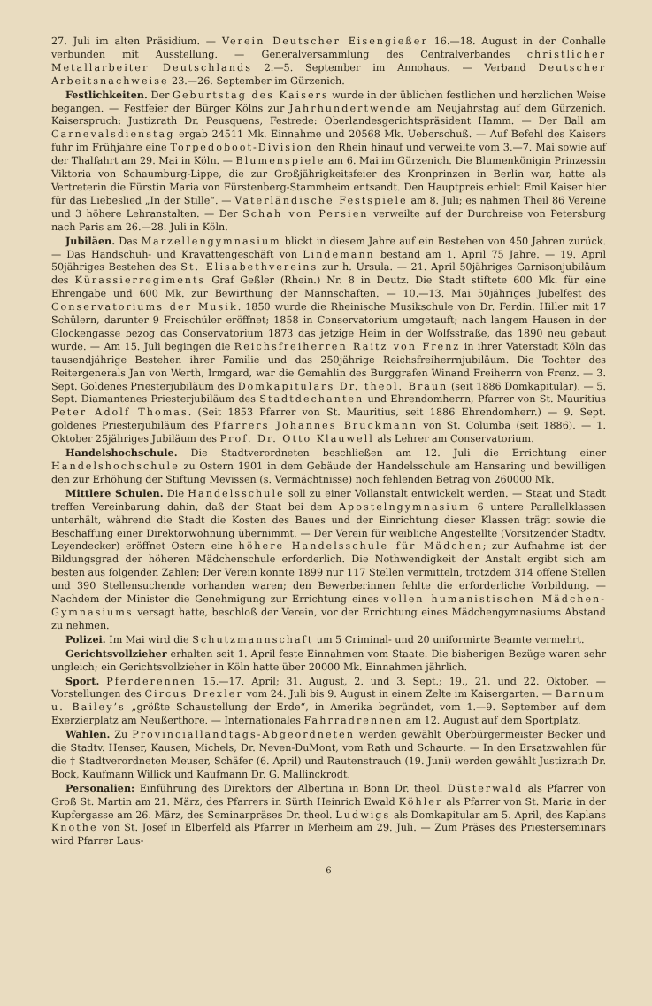27. Juli im alten Präsidium. — Verein Deutscher Eisengießer 16.—18. August in der Conhalle verbunden mit Ausstellung. — Generalversammlung des Centralverbandes christlicher Metallarbeiter Deutschlands 2.—5. September im Annohaus. — Verband Deutscher Arbeitsnachweise 23.—26. September im Gürzenich.
Festlichkeiten. Der Geburtstag des Kaisers wurde in der üblichen festlichen und herzlichen Weise begangen. — Festfeier der Bürger Kölns zur Jahrhundertwende am Neujahrstag auf dem Gürzenich. Kaiserspruch: Justizrath Dr. Peusquens, Festrede: Oberlandesgerichtspräsident Hamm. — Der Ball am Carnevalsdienstag ergab 24511 Mk. Einnahme und 20568 Mk. Ueberschuß. — Auf Befehl des Kaisers fuhr im Frühjahre eine Torpedoboot-Division den Rhein hinauf und verweilte vom 3.—7. Mai sowie auf der Thalfahrt am 29. Mai in Köln. — Blumenspiele am 6. Mai im Gürzenich. Die Blumenkönigin Prinzessin Viktoria von Schaumburg-Lippe, die zur Großjährigkeitsfeier des Kronprinzen in Berlin war, hatte als Vertreterin die Fürstin Maria von Fürstenberg-Stammheim entsandt. Den Hauptpreis erhielt Emil Kaiser hier für das Liebeslied „In der Stille“. — Vaterländische Festspiele am 8. Juli; es nahmen Theil 86 Vereine und 3 höhere Lehranstalten. — Der Schah von Persien verweilte auf der Durchreise von Petersburg nach Paris am 26.—28. Juli in Köln.
Jubiläen. Das Marzellengymnasium blickt in diesem Jahre auf ein Bestehen von 450 Jahren zurück. — Das Handschuh- und Kravattengeschäft von Lindemann bestand am 1. April 75 Jahre. — 19. April 50jähriges Bestehen des St. Elisabethvereins zur h. Ursula. — 21. April 50jähriges Garnisonjubiläum des Kürassierregiments Graf Geßler (Rhein.) Nr. 8 in Deutz. Die Stadt stiftete 600 Mk. für eine Ehrengabe und 600 Mk. zur Bewirthung der Mannschaften. — 10.—13. Mai 50jähriges Jubelfest des Conservatoriums der Musik. 1850 wurde die Rheinische Musikschule von Dr. Ferdin. Hiller mit 17 Schülern, darunter 9 Freischüler eröffnet; 1858 in Conservatorium umgetauft; nach langem Hausen in der Glockengasse bezog das Conservatorium 1873 das jetzige Heim in der Wolfsstraße, das 1890 neu gebaut wurde. — Am 15. Juli begingen die Reichsfreiherren Raitz von Frenz in ihrer Vaterstadt Köln das tausendjährige Bestehen ihrer Familie und das 250jährige Reichsfreiherrnjubiläum. Die Tochter des Reitergenerals Jan von Werth, Irmgard, war die Gemahlin des Burggrafen Winand Freiherrn von Frenz. — 3. Sept. Goldenes Priesterjubiläum des Domkapitulars Dr. theol. Braun (seit 1886 Domkapitular). — 5. Sept. Diamantenes Priesterjubiläum des Stadtdechanten und Ehrendomherrn, Pfarrer von St. Mauritius Peter Adolf Thomas. (Seit 1853 Pfarrer von St. Mauritius, seit 1886 Ehrendomherr.) — 9. Sept. goldenes Priesterjubiläum des Pfarrers Johannes Bruckmann von St. Columba (seit 1886). — 1. Oktober 25jähriges Jubiläum des Prof. Dr. Otto Klauwell als Lehrer am Conservatorium.
Handelshochschule. Die Stadtverordneten beschließen am 12. Juli die Errichtung einer Handelshochschule zu Ostern 1901 in dem Gebäude der Handelsschule am Hansaring und bewilligen den zur Erhöhung der Stiftung Mevissen (s. Vermächtnisse) noch fehlenden Betrag von 260000 Mk.
Mittlere Schulen. Die Handelsschule soll zu einer Vollanstalt entwickelt werden. — Staat und Stadt treffen Vereinbarung dahin, daß der Staat bei dem Apostelngymnasium 6 untere Parallelklassen unterhält, während die Stadt die Kosten des Baues und der Einrichtung dieser Klassen trägt sowie die Beschaffung einer Direktorwohnung übernimmt. — Der Verein für weibliche Angestellte (Vorsitzender Stadtv. Leyendecker) eröffnet Ostern eine höhere Handelsschule für Mädchen; zur Aufnahme ist der Bildungsgrad der höheren Mädchenschule erforderlich. Die Nothwendigkeit der Anstalt ergibt sich am besten aus folgenden Zahlen: Der Verein konnte 1899 nur 117 Stellen vermitteln, trotzdem 314 offene Stellen und 390 Stellensuchende vorhanden waren; den Bewerberinnen fehlte die erforderliche Vorbildung. — Nachdem der Minister die Genehmigung zur Errichtung eines vollen humanistischen Mädchen-Gymnasiums versagt hatte, beschloß der Verein, vor der Errichtung eines Mädchengymnasiums Abstand zu nehmen.
Polizei. Im Mai wird die Schutzmannschaft um 5 Criminal- und 20 uniformirte Beamte vermehrt.
Gerichtsvollzieher erhalten seit 1. April feste Einnahmen vom Staate. Die bisherigen Bezüge waren sehr ungleich; ein Gerichtsvollzieher in Köln hatte über 20000 Mk. Einnahmen jährlich.
Sport. Pferderennen 15.—17. April; 31. August, 2. und 3. Sept.; 19., 21. und 22. Oktober. — Vorstellungen des Circus Drexler vom 24. Juli bis 9. August in einem Zelte im Kaisergarten. — Barnum u. Bailey’s „größte Schaustellung der Erde“, in Amerika begründet, vom 1.—9. September auf dem Exerzierplatz am Neußerthore. — Internationales Fahrradrennen am 12. August auf dem Sportplatz.
Wahlen. Zu Provinciallandtags-Abgeordneten werden gewählt Oberbürgermeister Becker und die Stadtv. Henser, Kausen, Michels, Dr. Neven-DuMont, vom Rath und Schaurte. — In den Ersatzwahlen für die † Stadtverordneten Meuser, Schäfer (6. April) und Rautenstrauch (19. Juni) werden gewählt Justizrath Dr. Bock, Kaufmann Willick und Kaufmann Dr. G. Mallinckrodt.
Personalien: Einführung des Direktors der Albertina in Bonn Dr. theol. Düsterwald als Pfarrer von Groß St. Martin am 21. März, des Pfarrers in Sürth Heinrich Ewald Köhler als Pfarrer von St. Maria in der Kupfergasse am 26. März, des Seminarpräses Dr. theol. Ludwigs als Domkapitular am 5. April, des Kaplans Knothe von St. Josef in Elberfeld als Pfarrer in Merheim am 29. Juli. — Zum Präses des Priesterseminars wird Pfarrer Laus-
6